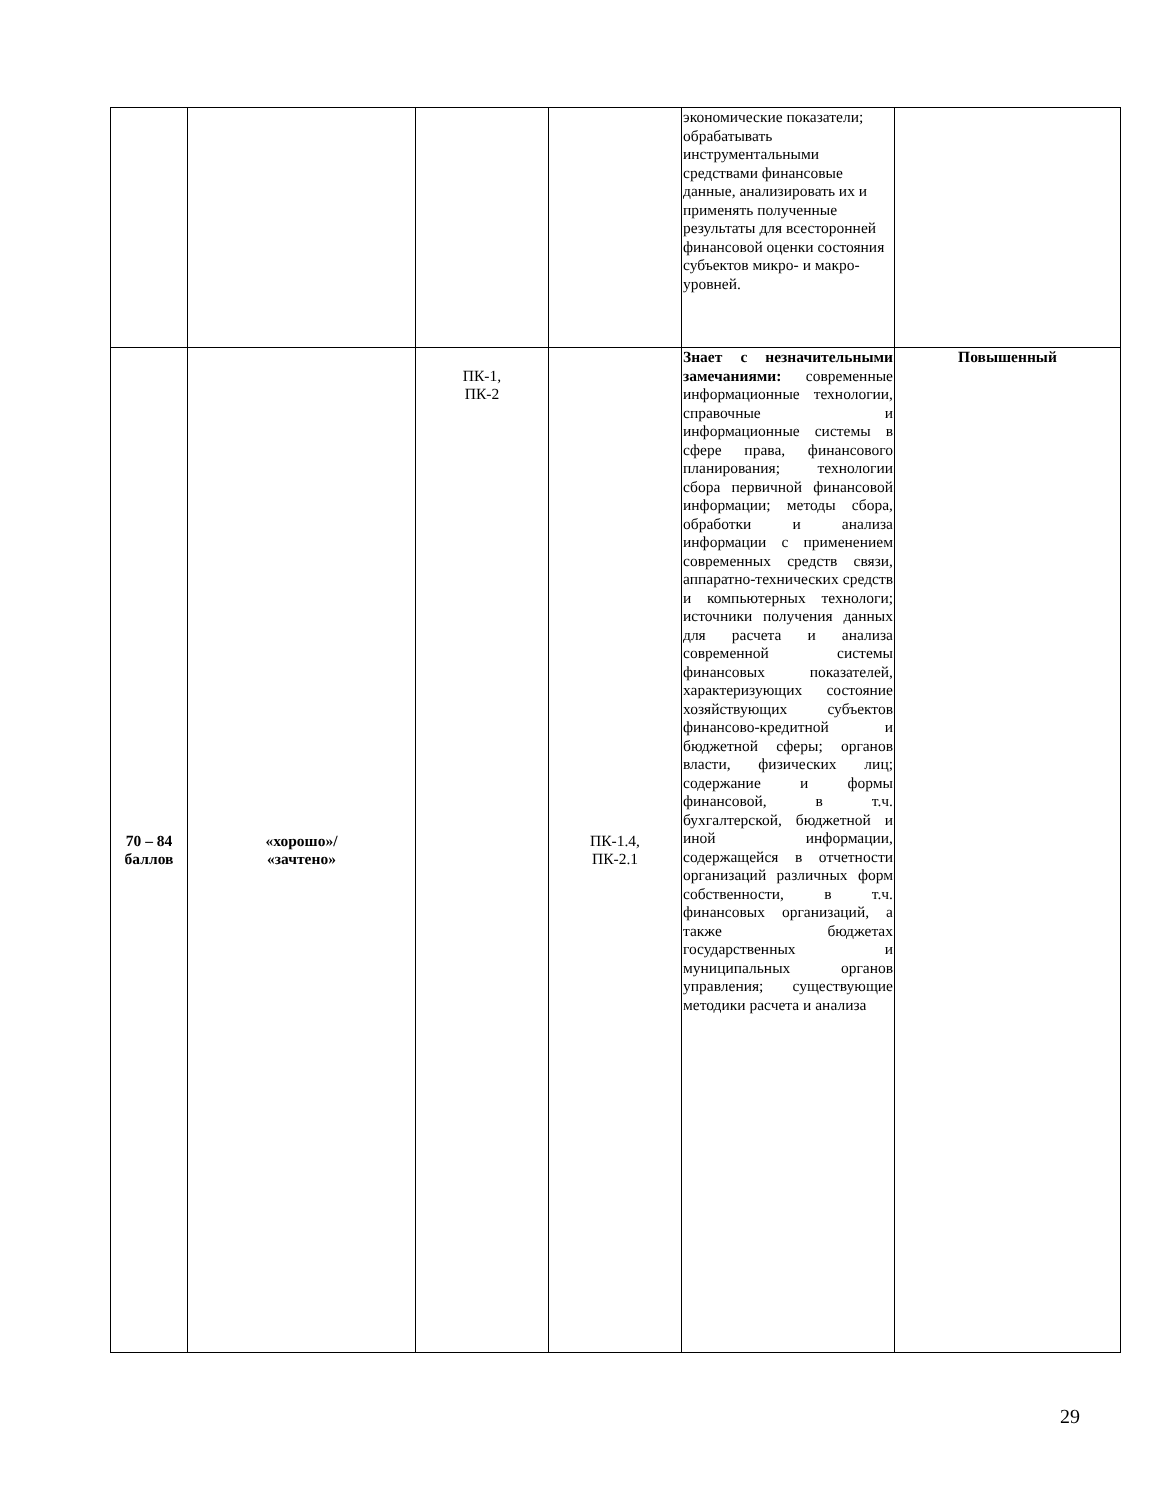| | | | | экономические показатели; обрабатывать инструментальными средствами финансовые данные, анализировать их и применять полученные результаты для всесторонней финансовой оценки состояния субъектов микро- и макро-уровней. | |
| 70 – 84 баллов | «хорошо»/ «зачтено» | ПК-1, ПК-2 | ПК-1.4, ПК-2.1 | Знает с незначительными замечаниями: современные информационные технологии, справочные и информационные системы в сфере права, финансового планирования; технологии сбора первичной финансовой информации; методы сбора, обработки и анализа информации с применением современных средств связи, аппаратно-технических средств и компьютерных технологи; источники получения данных для расчета и анализа современной системы финансовых показателей, характеризующих состояние хозяйствующих субъектов финансово-кредитной и бюджетной сферы; органов власти, физических лиц; содержание и формы финансовой, в т.ч. бухгалтерской, бюджетной и иной информации, содержащейся в отчетности организаций различных форм собственности, в т.ч. финансовых организаций, а также бюджетах государственных и муниципальных органов управления; существующие методики расчета и анализа | Повышенный |
29